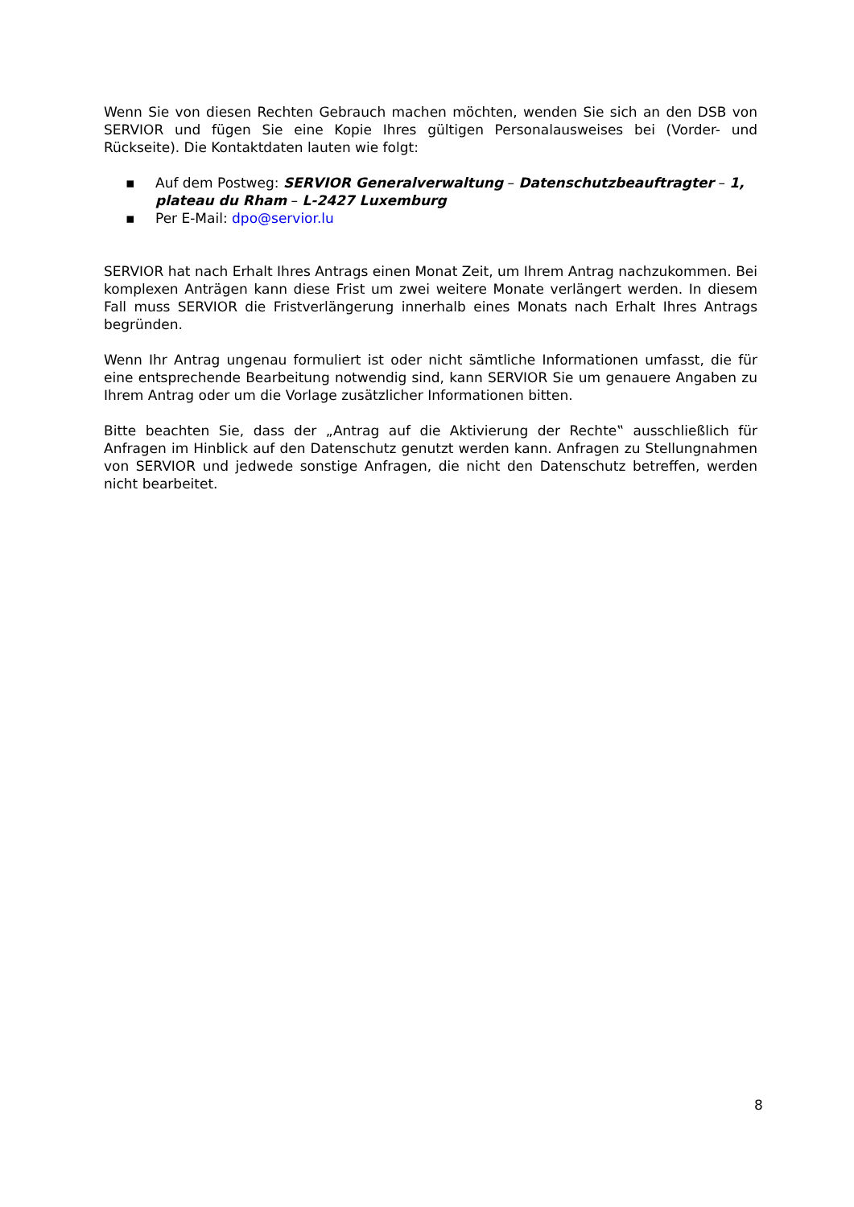Wenn Sie von diesen Rechten Gebrauch machen möchten, wenden Sie sich an den DSB von SERVIOR und fügen Sie eine Kopie Ihres gültigen Personalausweises bei (Vorder- und Rückseite). Die Kontaktdaten lauten wie folgt:
▪ Auf dem Postweg: SERVIOR Generalverwaltung – Datenschutzbeauftragter – 1, plateau du Rham – L-2427 Luxemburg
▪ Per E-Mail: dpo@servior.lu
SERVIOR hat nach Erhalt Ihres Antrags einen Monat Zeit, um Ihrem Antrag nachzukommen. Bei komplexen Anträgen kann diese Frist um zwei weitere Monate verlängert werden. In diesem Fall muss SERVIOR die Fristverlängerung innerhalb eines Monats nach Erhalt Ihres Antrags begründen.
Wenn Ihr Antrag ungenau formuliert ist oder nicht sämtliche Informationen umfasst, die für eine entsprechende Bearbeitung notwendig sind, kann SERVIOR Sie um genauere Angaben zu Ihrem Antrag oder um die Vorlage zusätzlicher Informationen bitten.
Bitte beachten Sie, dass der „Antrag auf die Aktivierung der Rechte‟ ausschließlich für Anfragen im Hinblick auf den Datenschutz genutzt werden kann. Anfragen zu Stellungnahmen von SERVIOR und jedwede sonstige Anfragen, die nicht den Datenschutz betreffen, werden nicht bearbeitet.
8